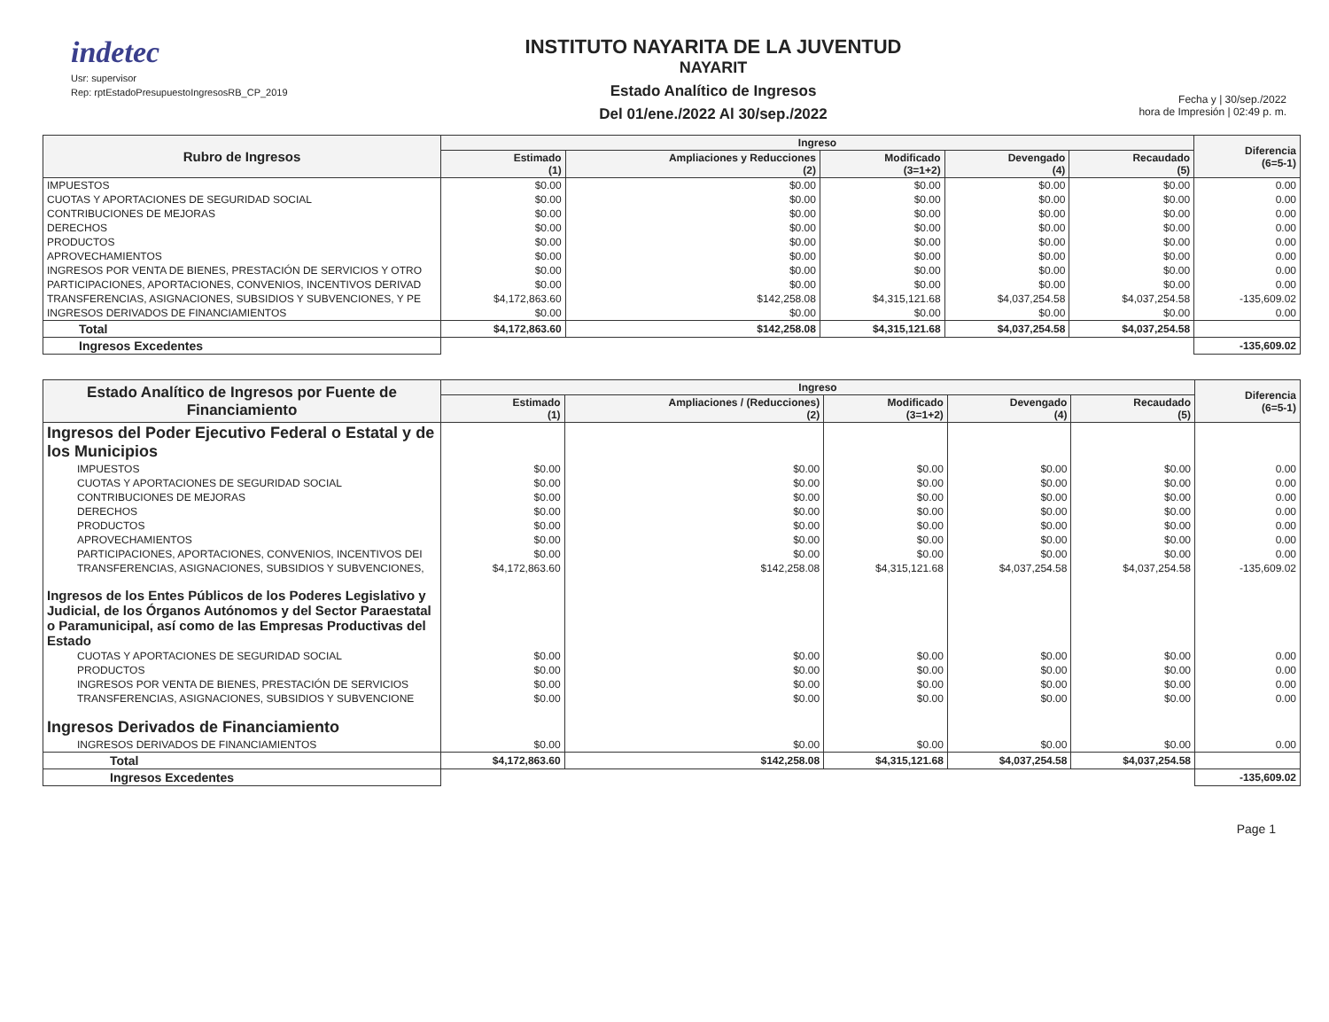indetec
Usr: supervisor
Rep: rptEstadoPresupuestoIngresosRB_CP_2019
INSTITUTO NAYARITA DE LA JUVENTUD
NAYARIT
Estado Analítico de Ingresos
Del 01/ene./2022 Al 30/sep./2022
Fecha y | 30/sep./2022
hora de Impresión | 02:49 p. m.
| Rubro de Ingresos | Ingreso | | | | | Diferencia (6=5-1) |
| --- | --- | --- | --- | --- | --- | --- |
| | Estimado (1) | Ampliaciones y Reducciones (2) | Modificado (3=1+2) | Devengado (4) | Recaudado (5) | |
| IMPUESTOS | $0.00 | $0.00 | $0.00 | $0.00 | $0.00 | 0.00 |
| CUOTAS Y APORTACIONES DE SEGURIDAD SOCIAL | $0.00 | $0.00 | $0.00 | $0.00 | $0.00 | 0.00 |
| CONTRIBUCIONES DE MEJORAS | $0.00 | $0.00 | $0.00 | $0.00 | $0.00 | 0.00 |
| DERECHOS | $0.00 | $0.00 | $0.00 | $0.00 | $0.00 | 0.00 |
| PRODUCTOS | $0.00 | $0.00 | $0.00 | $0.00 | $0.00 | 0.00 |
| APROVECHAMIENTOS | $0.00 | $0.00 | $0.00 | $0.00 | $0.00 | 0.00 |
| INGRESOS POR VENTA DE BIENES, PRESTACIÓN DE SERVICIOS Y OTRO | $0.00 | $0.00 | $0.00 | $0.00 | $0.00 | 0.00 |
| PARTICIPACIONES, APORTACIONES, CONVENIOS, INCENTIVOS DERIVAD | $0.00 | $0.00 | $0.00 | $0.00 | $0.00 | 0.00 |
| TRANSFERENCIAS, ASIGNACIONES, SUBSIDIOS Y SUBVENCIONES, Y PE | $4,172,863.60 | $142,258.08 | $4,315,121.68 | $4,037,254.58 | $4,037,254.58 | -135,609.02 |
| INGRESOS DERIVADOS DE FINANCIAMIENTOS | $0.00 | $0.00 | $0.00 | $0.00 | $0.00 | 0.00 |
| Total | $4,172,863.60 | $142,258.08 | $4,315,121.68 | $4,037,254.58 | $4,037,254.58 | |
| Ingresos Excedentes | | | | | | -135,609.02 |
| Estado Analítico de Ingresos por Fuente de Financiamiento | Ingreso | | | | | Diferencia (6=5-1) |
| --- | --- | --- | --- | --- | --- | --- |
| | Estimado (1) | Ampliaciones / (Reducciones) (2) | Modificado (3=1+2) | Devengado (4) | Recaudado (5) | |
| Ingresos del Poder Ejecutivo Federal o Estatal y de los Municipios | | | | | | |
| IMPUESTOS | $0.00 | $0.00 | $0.00 | $0.00 | $0.00 | 0.00 |
| CUOTAS Y APORTACIONES DE SEGURIDAD SOCIAL | $0.00 | $0.00 | $0.00 | $0.00 | $0.00 | 0.00 |
| CONTRIBUCIONES DE MEJORAS | $0.00 | $0.00 | $0.00 | $0.00 | $0.00 | 0.00 |
| DERECHOS | $0.00 | $0.00 | $0.00 | $0.00 | $0.00 | 0.00 |
| PRODUCTOS | $0.00 | $0.00 | $0.00 | $0.00 | $0.00 | 0.00 |
| APROVECHAMIENTOS | $0.00 | $0.00 | $0.00 | $0.00 | $0.00 | 0.00 |
| PARTICIPACIONES, APORTACIONES, CONVENIOS, INCENTIVOS DEI | $0.00 | $0.00 | $0.00 | $0.00 | $0.00 | 0.00 |
| TRANSFERENCIAS, ASIGNACIONES, SUBSIDIOS Y SUBVENCIONES, | $4,172,863.60 | $142,258.08 | $4,315,121.68 | $4,037,254.58 | $4,037,254.58 | -135,609.02 |
| Ingresos de los Entes Públicos de los Poderes Legislativo y Judicial, de los Órganos Autónomos y del Sector Paraestatal o Paramunicipal, así como de las Empresas Productivas del Estado | | | | | | |
| CUOTAS Y APORTACIONES DE SEGURIDAD SOCIAL | $0.00 | $0.00 | $0.00 | $0.00 | $0.00 | 0.00 |
| PRODUCTOS | $0.00 | $0.00 | $0.00 | $0.00 | $0.00 | 0.00 |
| INGRESOS POR VENTA DE BIENES, PRESTACIÓN DE SERVICIOS | $0.00 | $0.00 | $0.00 | $0.00 | $0.00 | 0.00 |
| TRANSFERENCIAS, ASIGNACIONES, SUBSIDIOS Y SUBVENCIONE | $0.00 | $0.00 | $0.00 | $0.00 | $0.00 | 0.00 |
| Ingresos Derivados de Financiamiento | | | | | | |
| INGRESOS DERIVADOS DE FINANCIAMIENTOS | $0.00 | $0.00 | $0.00 | $0.00 | $0.00 | 0.00 |
| Total | $4,172,863.60 | $142,258.08 | $4,315,121.68 | $4,037,254.58 | $4,037,254.58 | |
| Ingresos Excedentes | | | | | | -135,609.02 |
Page 1